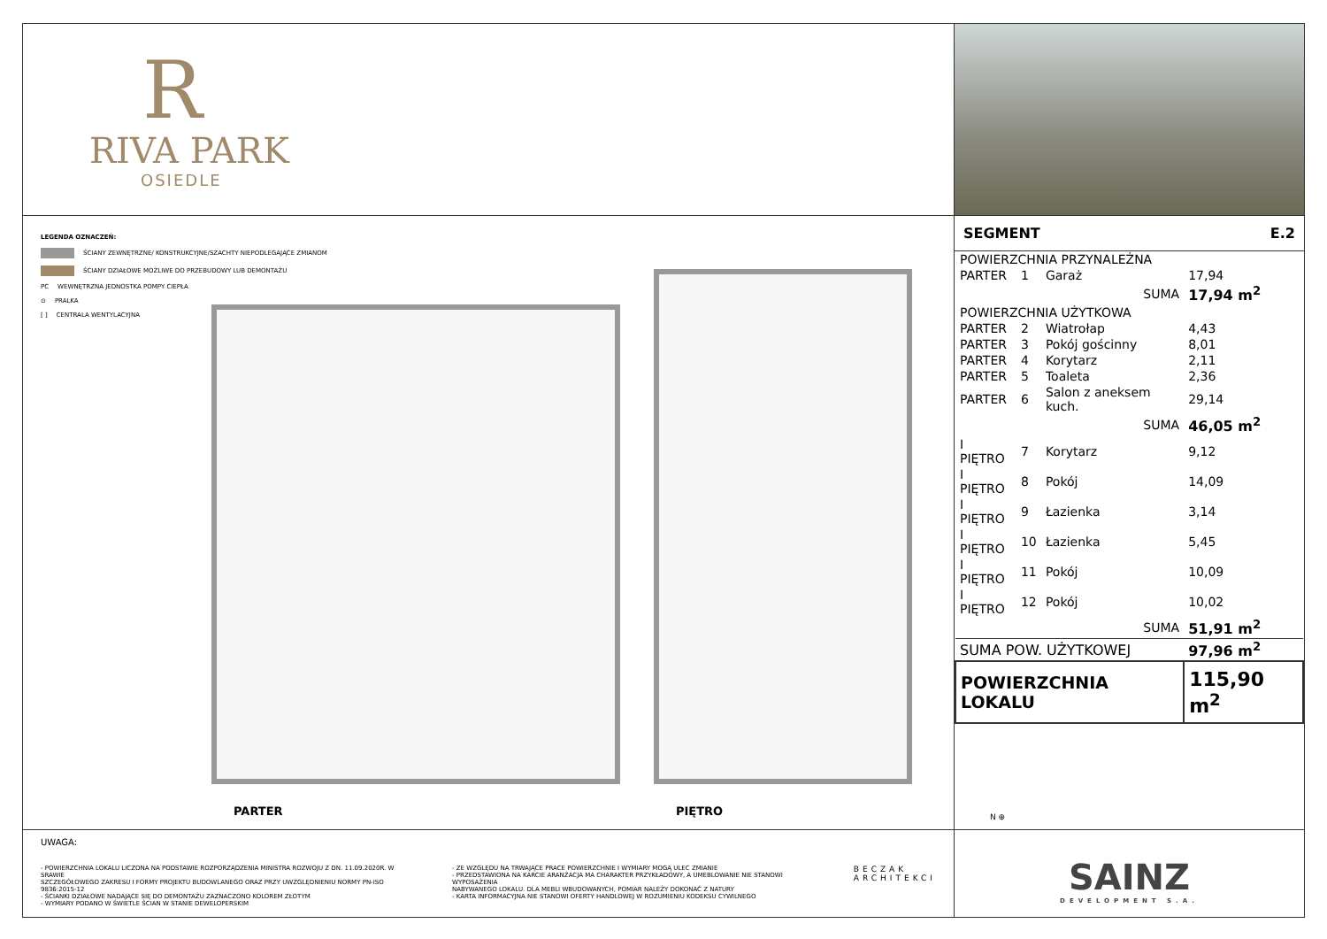R
RIVA PARK
OSIEDLE
LEGENDA OZNACZEŃ:
ŚCIANY ZEWNĘTRZNE/ KONSTRUKCYJNE/SZACHTY NIEPODLEGAJĄCE ZMIANOM
ŚCIANY DZIAŁOWE MOŻLIWE DO PRZEBUDOWY LUB DEMONTAŻU
PC WEWNĘTRZNA JEDNOSTKA POMPY CIEPŁA
⊙ PRALKA
[ ] CENTRALA WENTYLACYJNA
PARTER PIĘTRO
| SEGMENT | E.2 |
| POWIERZCHNIA PRZYNALEŻNA | | | |
| PARTER | 1 | Garaż | 17,94 |
| SUMA | | | 17,94 m<sup>2</sup> |
| POWIERZCHNIA UŻYTKOWA | | | |
| PARTER | 2 | Wiatrołap | 4,43 |
| PARTER | 3 | Pokój gościnny | 8,01 |
| PARTER | 4 | Korytarz | 2,11 |
| PARTER | 5 | Toaleta | 2,36 |
| PARTER | 6 | Salon z aneksem kuch. | 29,14 |
| SUMA | | | 46,05 m<sup>2</sup> |
| I PIĘTRO | 7 | Korytarz | 9,12 |
| I PIĘTRO | 8 | Pokój | 14,09 |
| I PIĘTRO | 9 | Łazienka | 3,14 |
| I PIĘTRO | 10 | Łazienka | 5,45 |
| I PIĘTRO | 11 | Pokój | 10,09 |
| I PIĘTRO | 12 | Pokój | 10,02 |
| SUMA | | | 51,91 m<sup>2</sup> |
| SUMA POW. UŻYTKOWEJ | | | 97,96 m<sup>2</sup> |
| POWIERZCHNIA LOKALU | | | 115,90 m<sup>2</sup> |
N ⊕
UWAGA:
- POWIERZCHNIA LOKALU LICZONA NA PODSTAWIE ROZPORZĄDZENIA MINISTRA ROZWOJU Z DN. 11.09.2020R. W SRAWIE
SZCZEGÓŁOWEGO ZAKRESU I FORMY PROJEKTU BUDOWLANEGO ORAZ PRZY UWZGLĘDNIENIU NORMY PN-ISO 9836:2015-12
- ŚCIANKI DZIAŁOWE NADAJĄCE SIĘ DO DEMONTAŻU ZAZNACZONO KOLOREM ZŁOTYM
- WYMIARY PODANO W ŚWIETLE ŚCIAN W STANIE DEWELOPERSKIM
- ZE WZGLĘDU NA TRWAJĄCE PRACE POWIERZCHNIE I WYMIARY MOGĄ ULEC ZMIANIE
- PRZEDSTAWIONA NA KARCIE ARANŻACJA MA CHARAKTER PRZYKŁADOWY, A UMEBLOWANIE NIE STANOWI WYPOSAŻENIA
NABYWANEGO LOKALU. DLA MEBLI WBUDOWANYCH, POMIAR NALEŻY DOKONAĆ Z NATURY
- KARTA INFORMACYJNA NIE STANOWI OFERTY HANDLOWEJ W ROZUMIENIU KODEKSU CYWILNEGO
BECZAK
ARCHITEKCI
SAINZ
DEVELOPMENT S.A.